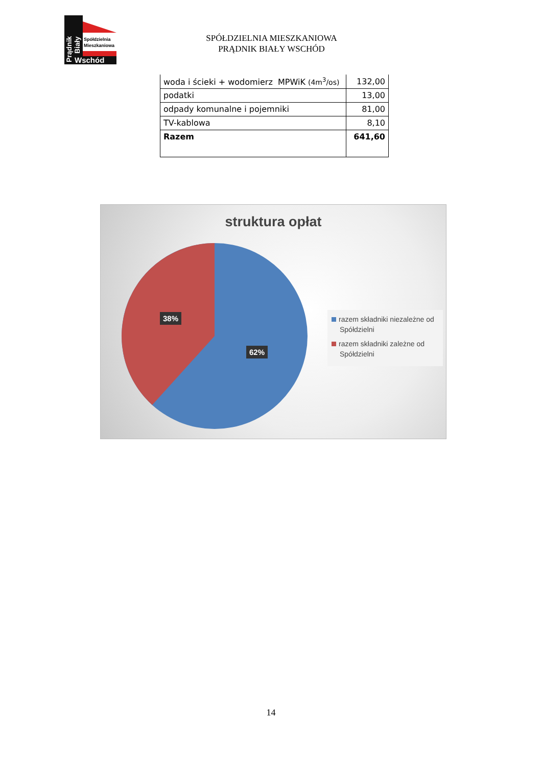Spółdzielnia
Mieszkaniowa
Wschód
Prądnik
Biały
SPÓŁDZIELNIA MIESZKANIOWA
PRĄDNIK BIAŁY WSCHÓD
| woda i ścieki + wodomierz MPWiK (4m<sup>3</sup>/os) | 132,00 |
| podatki | 13,00 |
| odpady komunalne i pojemniki | 81,00 |
| TV-kablowa | 8,10 |
| Razem | 641,60 |
struktura opłat
38%
62%
razem składniki niezależne od Spółdzielni
razem składniki zależne od Spółdzielni
14